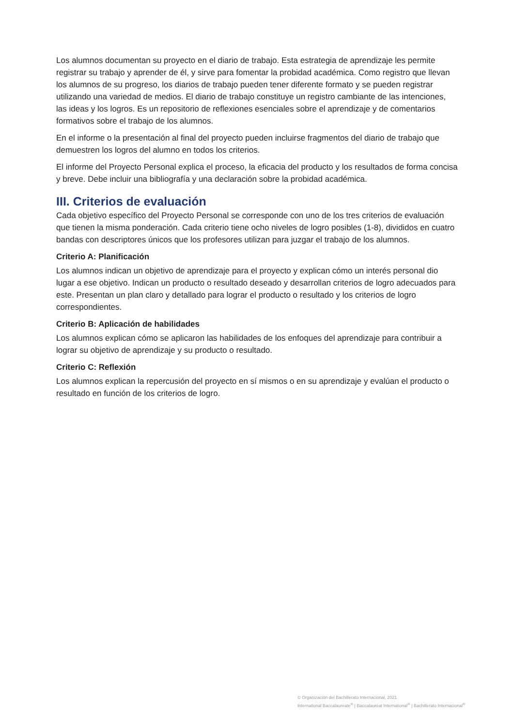Los alumnos documentan su proyecto en el diario de trabajo. Esta estrategia de aprendizaje les permite registrar su trabajo y aprender de él, y sirve para fomentar la probidad académica. Como registro que llevan los alumnos de su progreso, los diarios de trabajo pueden tener diferente formato y se pueden registrar utilizando una variedad de medios. El diario de trabajo constituye un registro cambiante de las intenciones, las ideas y los logros. Es un repositorio de reflexiones esenciales sobre el aprendizaje y de comentarios formativos sobre el trabajo de los alumnos.
En el informe o la presentación al final del proyecto pueden incluirse fragmentos del diario de trabajo que demuestren los logros del alumno en todos los criterios.
El informe del Proyecto Personal explica el proceso, la eficacia del producto y los resultados de forma concisa y breve. Debe incluir una bibliografía y una declaración sobre la probidad académica.
III. Criterios de evaluación
Cada objetivo específico del Proyecto Personal se corresponde con uno de los tres criterios de evaluación que tienen la misma ponderación. Cada criterio tiene ocho niveles de logro posibles (1-8), divididos en cuatro bandas con descriptores únicos que los profesores utilizan para juzgar el trabajo de los alumnos.
Criterio A: Planificación
Los alumnos indican un objetivo de aprendizaje para el proyecto y explican cómo un interés personal dio lugar a ese objetivo. Indican un producto o resultado deseado y desarrollan criterios de logro adecuados para este. Presentan un plan claro y detallado para lograr el producto o resultado y los criterios de logro correspondientes.
Criterio B: Aplicación de habilidades
Los alumnos explican cómo se aplicaron las habilidades de los enfoques del aprendizaje para contribuir a lograr su objetivo de aprendizaje y su producto o resultado.
Criterio C: Reflexión
Los alumnos explican la repercusión del proyecto en sí mismos o en su aprendizaje y evalúan el producto o resultado en función de los criterios de logro.
© Organización del Bachillerato Internacional, 2021
International Baccalaureate<sup>®</sup> | Baccalauréat International<sup>®</sup> | Bachillerato Internacional<sup>®</sup>